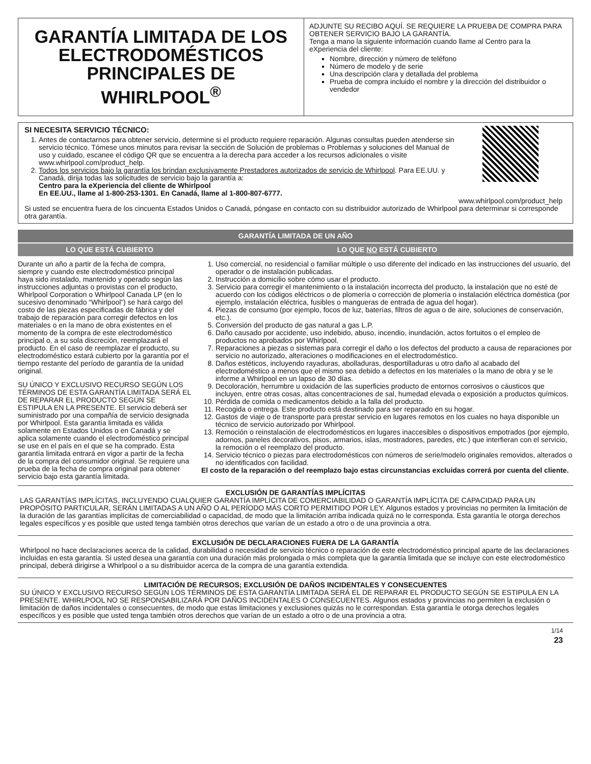GARANTÍA LIMITADA DE LOS
ELECTRODOMÉSTICOS
PRINCIPALES DE
WHIRLPOOL<sup>®</sup>
ADJUNTE SU RECIBO AQUÍ. SE REQUIERE LA PRUEBA DE COMPRA PARA OBTENER SERVICIO BAJO LA GARANTÍA.
Tenga a mano la siguiente información cuando llame al Centro para la eXperiencia del cliente:
Nombre, dirección y número de teléfono
Número de modelo y de serie
Una descripción clara y detallada del problema
Prueba de compra incluido el nombre y la dirección del distribuidor o vendedor
SI NECESITA SERVICIO TÉCNICO:
1. Antes de contactarnos para obtener servicio, determine si el producto requiere reparación. Algunas consultas pueden atenderse sin servicio técnico. Tómese unos minutos para revisar la sección de Solución de problemas o Problemas y soluciones del Manual de uso y cuidado, escanee el código QR que se encuentra a la derecha para acceder a los recursos adicionales o visite www.whirlpool.com/product_help.
2. Todos los servicios bajo la garantía los brindan exclusivamente Prestadores autorizados de servicio de Whirlpool. Para EE.UU. y Canadá, dirija todas las solicitudes de servicio bajo la garantía a:
Centro para la eXperiencia del cliente de Whirlpool
En EE.UU., llame al 1-800-253-1301. En Canadá, llame al 1-800-807-6777.
www.whirlpool.com/product_help
Si usted se encuentra fuera de los cincuenta Estados Unidos o Canadá, póngase en contacto con su distribuidor autorizado de Whirlpool para determinar si corresponde otra garantía.
GARANTÍA LIMITADA DE UN AÑO
LO QUE ESTÁ CUBIERTO LO QUE NO ESTÁ CUBIERTO
Durante un año a partir de la fecha de compra, siempre y cuando este electrodoméstico principal haya sido instalado, mantenido y operado según las instrucciones adjuntas o provistas con el producto, Whirlpool Corporation o Whirlpool Canada LP (en lo sucesivo denominado “Whirlpool”) se hará cargo del costo de las piezas especificadas de fábrica y del trabajo de reparación para corregir defectos en los materiales o en la mano de obra existentes en el momento de la compra de este electrodoméstico principal o, a su sola discreción, reemplazará el producto. En el caso de reemplazar el producto, su electrodoméstico estará cubierto por la garantía por el tiempo restante del período de garantía de la unidad original.
SU ÚNICO Y EXCLUSIVO RECURSO SEGÚN LOS TÉRMINOS DE ESTA GARANTÍA LIMITADA SERÁ EL DE REPARAR EL PRODUCTO SEGÚN SE ESTIPULA EN LA PRESENTE. El servicio deberá ser suministrado por una compañía de servicio designada por Whirlpool. Esta garantía limitada es válida solamente en Estados Unidos o en Canadá y se aplica solamente cuando el electrodoméstico principal se use en el país en el que se ha comprado. Esta garantía limitada entrará en vigor a partir de la fecha de la compra del consumidor original. Se requiere una prueba de la fecha de compra original para obtener servicio bajo esta garantía limitada.
1. Uso comercial, no residencial o familiar múltiple o uso diferente del indicado en las instrucciones del usuario, del operador o de instalación publicadas.
2. Instrucción a domicilio sobre cómo usar el producto.
3. Servicio para corregir el mantenimiento o la instalación incorrecta del producto, la instalación que no esté de acuerdo con los códigos eléctricos o de plomería o corrección de plomería o instalación eléctrica doméstica (por ejemplo, instalación eléctrica, fusibles o mangueras de entrada de agua del hogar).
4. Piezas de consumo (por ejemplo, focos de luz, baterías, filtros de agua o de aire, soluciones de conservación, etc.).
5. Conversión del producto de gas natural a gas L.P.
6. Daño causado por accidente, uso indebido, abuso, incendio, inundación, actos fortuitos o el empleo de productos no aprobados por Whirlpool.
7. Reparaciones a piezas o sistemas para corregir el daño o los defectos del producto a causa de reparaciones por servicio no autorizado, alteraciones o modificaciones en el electrodoméstico.
8. Daños estéticos, incluyendo rayaduras, abolladuras, desportilladuras u otro daño al acabado del electrodoméstico a menos que el mismo sea debido a defectos en los materiales o la mano de obra y se le informe a Whirlpool en un lapso de 30 días.
9. Decoloración, herrumbre u oxidación de las superficies producto de entornos corrosivos o cáusticos que incluyen, entre otras cosas, altas concentraciones de sal, humedad elevada o exposición a productos químicos.
10. Pérdida de comida o medicamentos debido a la falla del producto.
11. Recogida o entrega. Este producto está destinado para ser reparado en su hogar.
12. Gastos de viaje o de transporte para prestar servicio en lugares remotos en los cuales no haya disponible un técnico de servicio autorizado por Whirlpool.
13. Remoción o reinstalación de electrodomésticos en lugares inaccesibles o dispositivos empotrados (por ejemplo, adornos, paneles decorativos, pisos, armarios, islas, mostradores, paredes, etc.) que interfieran con el servicio, la remoción o el reemplazo del producto.
14. Servicio técnico o piezas para electrodomésticos con números de serie/modelo originales removidos, alterados o no identificados con facilidad.
El costo de la reparación o del reemplazo bajo estas circunstancias excluidas correrá por cuenta del cliente.
EXCLUSIÓN DE GARANTÍAS IMPLÍCITAS
LAS GARANTÍAS IMPLÍCITAS, INCLUYENDO CUALQUIER GARANTÍA IMPLÍCITA DE COMERCIABILIDAD O GARANTÍA IMPLÍCITA DE CAPACIDAD PARA UN PROPÓSITO PARTICULAR, SERÁN LIMITADAS A UN AÑO O AL PERÍODO MÁS CORTO PERMITIDO POR LEY. Algunos estados y provincias no permiten la limitación de la duración de las garantías implícitas de comerciabilidad o capacidad, de modo que la limitación arriba indicada quizá no le corresponda. Esta garantía le otorga derechos legales específicos y es posible que usted tenga también otros derechos que varían de un estado a otro o de una provincia a otra.
EXCLUSIÓN DE DECLARACIONES FUERA DE LA GARANTÍA
Whirlpool no hace declaraciones acerca de la calidad, durabilidad o necesidad de servicio técnico o reparación de este electrodoméstico principal aparte de las declaraciones incluidas en esta garantía. Si usted desea una garantía con una duración más prolongada o más completa que la garantía limitada que se incluye con este electrodoméstico principal, deberá dirigirse a Whirlpool o a su distribuidor acerca de la compra de una garantía extendida.
LIMITACIÓN DE RECURSOS; EXCLUSIÓN DE DAÑOS INCIDENTALES Y CONSECUENTES
SU ÚNICO Y EXCLUSIVO RECURSO SEGÚN LOS TÉRMINOS DE ESTA GARANTÍA LIMITADA SERÁ EL DE REPARAR EL PRODUCTO SEGÚN SE ESTIPULA EN LA PRESENTE. WHIRLPOOL NO SE RESPONSABILIZARÁ POR DAÑOS INCIDENTALES O CONSECUENTES. Algunos estados y provincias no permiten la exclusión o limitación de daños incidentales o consecuentes, de modo que estas limitaciones y exclusiones quizás no le correspondan. Esta garantía le otorga derechos legales específicos y es posible que usted tenga también otros derechos que varían de un estado a otro o de una provincia a otra.
1/14
23